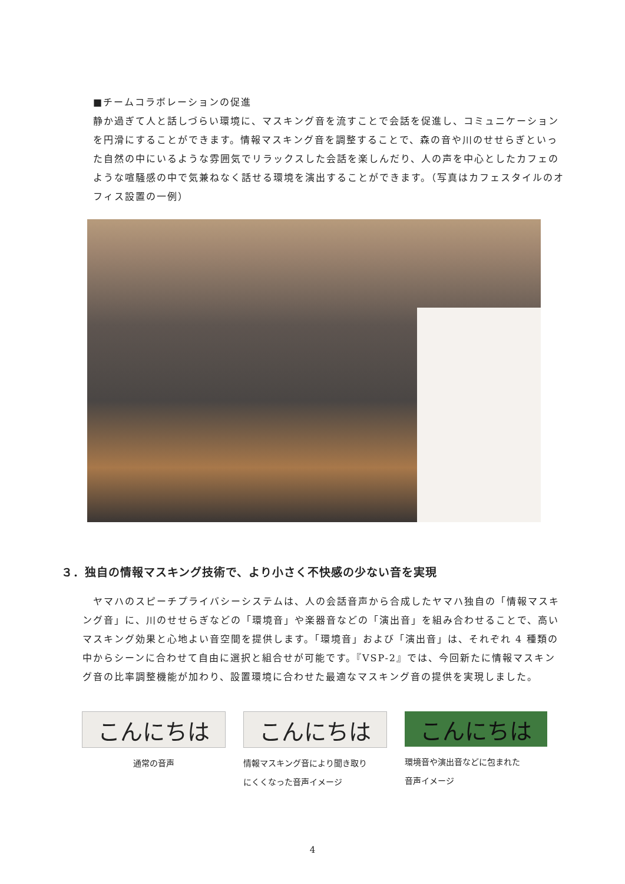■チームコラボレーションの促進
静か過ぎて人と話しづらい環境に、マスキング音を流すことで会話を促進し、コミュニケーションを円滑にすることができます。情報マスキング音を調整することで、森の音や川のせせらぎといった自然の中にいるような雰囲気でリラックスした会話を楽しんだり、人の声を中心としたカフェのような喧騒感の中で気兼ねなく話せる環境を演出することができます。（写真はカフェスタイルのオフィス設置の一例）
３．独自の情報マスキング技術で、より小さく不快感の少ない音を実現
　ヤマハのスピーチプライバシーシステムは、人の会話音声から合成したヤマハ独自の「情報マスキング音」に、川のせせらぎなどの「環境音」や楽器音などの「演出音」を組み合わせることで、高いマスキング効果と心地よい音空間を提供します。「環境音」および「演出音」は、それぞれ 4 種類の中からシーンに合わせて自由に選択と組合せが可能です。『VSP-2』では、今回新たに情報マスキング音の比率調整機能が加わり、設置環境に合わせた最適なマスキング音の提供を実現しました。
こんにちは
通常の音声
こんにちは
情報マスキング音により聞き取り
にくくなった音声イメージ
こんにちは
環境音や演出音などに包まれた
音声イメージ
4